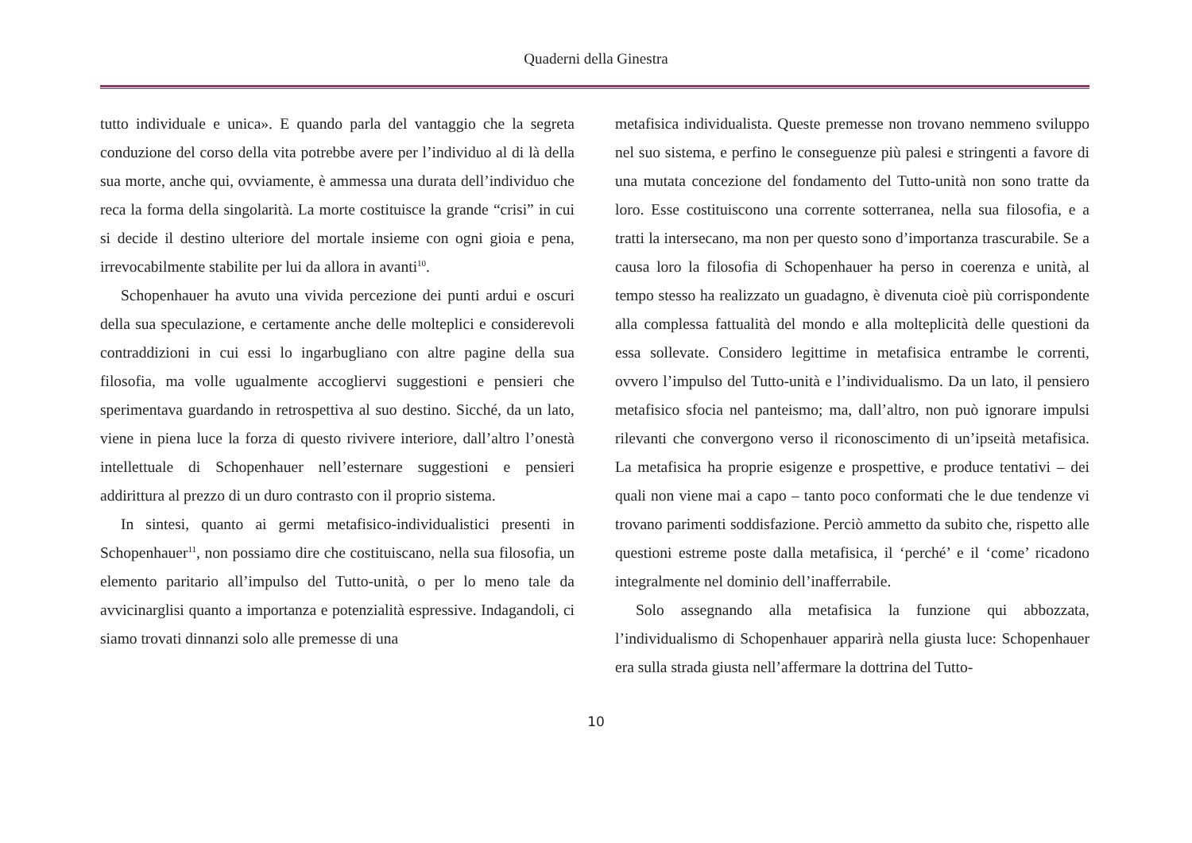Quaderni della Ginestra
tutto individuale e unica». E quando parla del vantaggio che la segreta conduzione del corso della vita potrebbe avere per l’individuo al di là della sua morte, anche qui, ovviamente, è ammessa una durata dell’individuo che reca la forma della singolarità. La morte costituisce la grande “crisi” in cui si decide il destino ulteriore del mortale insieme con ogni gioia e pena, irrevocabilmente stabilite per lui da allora in avanti<sup>10</sup>.
Schopenhauer ha avuto una vivida percezione dei punti ardui e oscuri della sua speculazione, e certamente anche delle molteplici e considerevoli contraddizioni in cui essi lo ingarbugliano con altre pagine della sua filosofia, ma volle ugualmente accogliervi suggestioni e pensieri che sperimentava guardando in retrospettiva al suo destino. Sicché, da un lato, viene in piena luce la forza di questo rivivere interiore, dall’altro l’onestà intellettuale di Schopenhauer nell’esternare suggestioni e pensieri addirittura al prezzo di un duro contrasto con il proprio sistema.
In sintesi, quanto ai germi metafisico-individualistici presenti in Schopenhauer<sup>11</sup>, non possiamo dire che costituiscano, nella sua filosofia, un elemento paritario all’impulso del Tutto-unità, o per lo meno tale da avvicinarglisi quanto a importanza e potenzialità espressive. Indagandoli, ci siamo trovati dinnanzi solo alle premesse di una
metafisica individualista. Queste premesse non trovano nemmeno sviluppo nel suo sistema, e perfino le conseguenze più palesi e stringenti a favore di una mutata concezione del fondamento del Tutto-unità non sono tratte da loro. Esse costituiscono una corrente sotterranea, nella sua filosofia, e a tratti la intersecano, ma non per questo sono d’importanza trascurabile. Se a causa loro la filosofia di Schopenhauer ha perso in coerenza e unità, al tempo stesso ha realizzato un guadagno, è divenuta cioè più corrispondente alla complessa fattualità del mondo e alla molteplicità delle questioni da essa sollevate. Considero legittime in metafisica entrambe le correnti, ovvero l’impulso del Tutto-unità e l’individualismo. Da un lato, il pensiero metafisico sfocia nel panteismo; ma, dall’altro, non può ignorare impulsi rilevanti che convergono verso il riconoscimento di un’ipseità metafisica. La metafisica ha proprie esigenze e prospettive, e produce tentativi – dei quali non viene mai a capo – tanto poco conformati che le due tendenze vi trovano parimenti soddisfazione. Perciò ammetto da subito che, rispetto alle questioni estreme poste dalla metafisica, il ‘perché’ e il ‘come’ ricadono integralmente nel dominio dell’inafferrabile.
Solo assegnando alla metafisica la funzione qui abbozzata, l’individualismo di Schopenhauer apparirà nella giusta luce: Schopenhauer era sulla strada giusta nell’affermare la dottrina del Tutto-
10